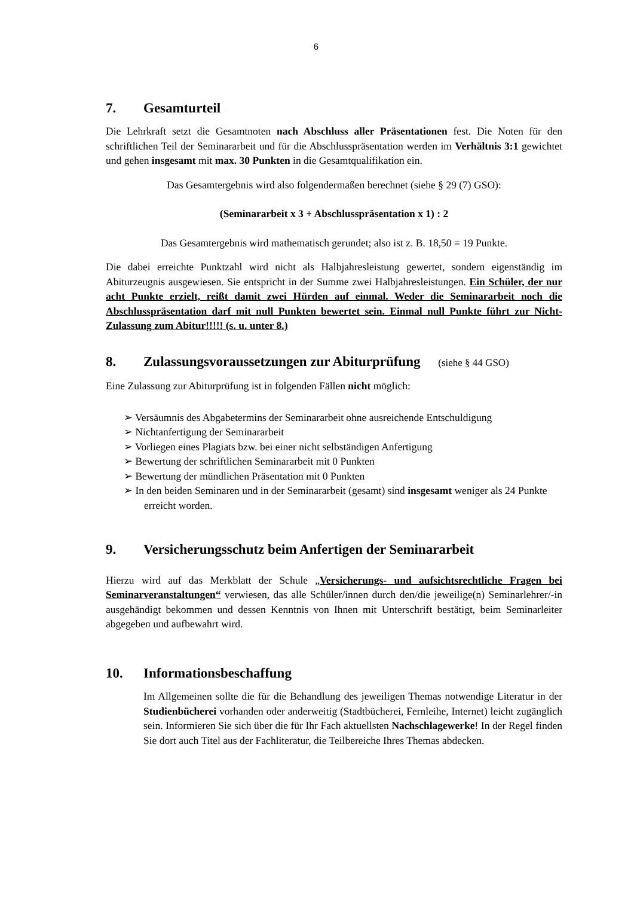6
7. Gesamturteil
Die Lehrkraft setzt die Gesamtnoten nach Abschluss aller Präsentationen fest. Die Noten für den schriftlichen Teil der Seminararbeit und für die Abschlusspräsentation werden im Verhältnis 3:1 gewichtet und gehen insgesamt mit max. 30 Punkten in die Gesamtqualifikation ein.
Das Gesamtergebnis wird also folgendermaßen berechnet (siehe § 29 (7) GSO):
(Seminararbeit x 3 + Abschlusspräsentation x 1) : 2
Das Gesamtergebnis wird mathematisch gerundet; also ist z. B. 18,50 = 19 Punkte.
Die dabei erreichte Punktzahl wird nicht als Halbjahresleistung gewertet, sondern eigenständig im Abiturzeugnis ausgewiesen. Sie entspricht in der Summe zwei Halbjahresleistungen. Ein Schüler, der nur acht Punkte erzielt, reißt damit zwei Hürden auf einmal. Weder die Seminararbeit noch die Abschlusspräsentation darf mit null Punkten bewertet sein. Einmal null Punkte führt zur Nicht-Zulassung zum Abitur!!!!! (s. u. unter 8.)
8. Zulassungsvoraussetzungen zur Abiturprüfung (siehe § 44 GSO)
Eine Zulassung zur Abiturprüfung ist in folgenden Fällen nicht möglich:
➢ Versäumnis des Abgabetermins der Seminararbeit ohne ausreichende Entschuldigung
➢ Nichtanfertigung der Seminararbeit
➢ Vorliegen eines Plagiats bzw. bei einer nicht selbständigen Anfertigung
➢ Bewertung der schriftlichen Seminararbeit mit 0 Punkten
➢ Bewertung der mündlichen Präsentation mit 0 Punkten
➢ In den beiden Seminaren und in der Seminararbeit (gesamt) sind insgesamt weniger als 24 Punkte erreicht worden.
9. Versicherungsschutz beim Anfertigen der Seminararbeit
Hierzu wird auf das Merkblatt der Schule „Versicherungs- und aufsichtsrechtliche Fragen bei Seminarveranstaltungen“ verwiesen, das alle Schüler/innen durch den/die jeweilige(n) Seminarlehrer/-in ausgehändigt bekommen und dessen Kenntnis von Ihnen mit Unterschrift bestätigt, beim Seminarleiter abgegeben und aufbewahrt wird.
10. Informationsbeschaffung
Im Allgemeinen sollte die für die Behandlung des jeweiligen Themas notwendige Literatur in der Studienbücherei vorhanden oder anderweitig (Stadtbücherei, Fernleihe, Internet) leicht zugänglich sein. Informieren Sie sich über die für Ihr Fach aktuellsten Nachschlagewerke! In der Regel finden Sie dort auch Titel aus der Fachliteratur, die Teilbereiche Ihres Themas abdecken.